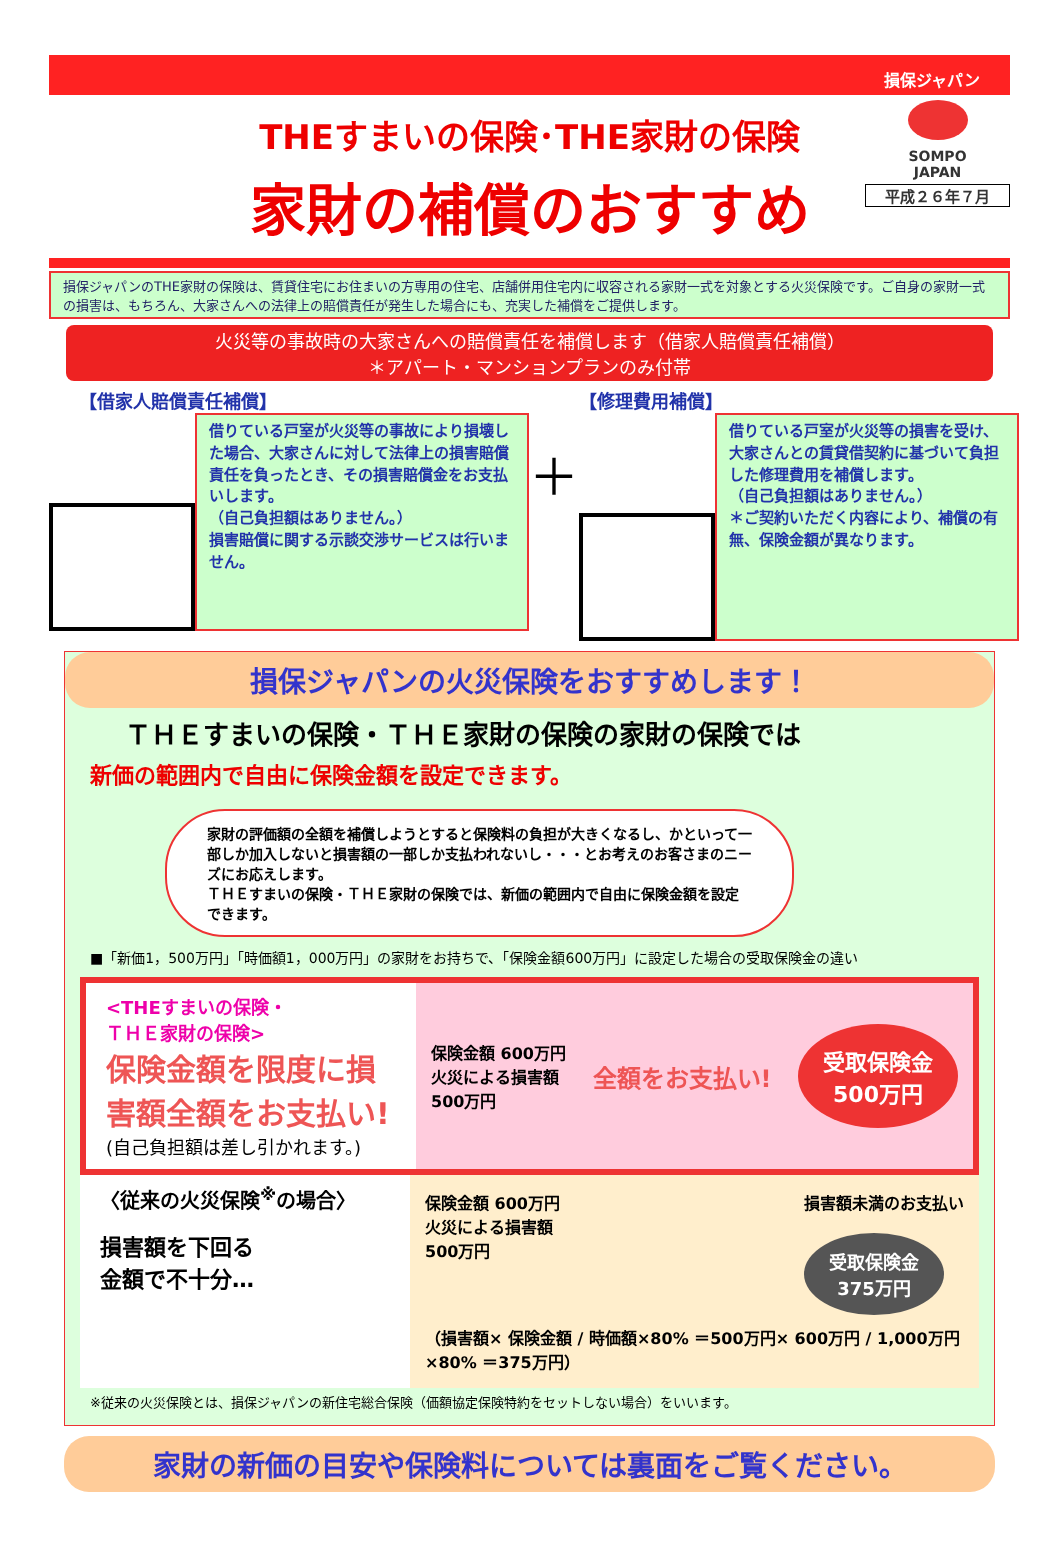損保ジャパン
SOMPO
JAPAN
平成２６年７月
THEすまいの保険･THE家財の保険
家財の補償のおすすめ
損保ジャパンのTHE家財の保険は、賃貸住宅にお住まいの方専用の住宅、店舗併用住宅内に収容される家財一式を対象とする火災保険です。ご自身の家財一式の損害は、もちろん、大家さんへの法律上の賠償責任が発生した場合にも、充実した補償をご提供します。
火災等の事故時の大家さんへの賠償責任を補償します（借家人賠償責任補償）
＊アパート・マンションプランのみ付帯
【借家人賠償責任補償】
借りている戸室が火災等の事故により損壊した場合、大家さんに対して法律上の損害賠償責任を負ったとき、その損害賠償金をお支払いします。
（自己負担額はありません。）
損害賠償に関する示談交渉サービスは行いません。
＋
【修理費用補償】
借りている戸室が火災等の損害を受け、大家さんとの賃貸借契約に基づいて負担した修理費用を補償します。
（自己負担額はありません。）
＊ご契約いただく内容により、補償の有無、保険金額が異なります。
損保ジャパンの火災保険をおすすめします！
ＴＨＥすまいの保険・ＴＨＥ家財の保険の家財の保険では
新価の範囲内で自由に保険金額を設定できます。
家財の評価額の全額を補償しようとすると保険料の負担が大きくなるし、かといって一部しか加入しないと損害額の一部しか支払われないし・・・とお考えのお客さまのニーズにお応えします。
ＴＨＥすまいの保険・ＴＨＥ家財の保険では、新価の範囲内で自由に保険金額を設定できます。
■「新価1，500万円」「時価額1，000万円」の家財をお持ちで、「保険金額600万円」に設定した場合の受取保険金の違い
<THEすまいの保険・
ＴＨＥ家財の保険>
保険金額を限度に損害額全額をお支払い!
(自己負担額は差し引かれます。)
保険金額 600万円
火災による損害額
500万円
全額をお支払い!
受取保険金
500万円
〈従来の火災保険<sup>※</sup>の場合〉
損害額を下回る
金額で不十分…
保険金額 600万円
火災による損害額
500万円
損害額未満のお支払い
受取保険金
375万円
（損害額× 保険金額 / 時価額×80% ＝500万円× 600万円 / 1,000万円×80% ＝375万円）
※従来の火災保険とは、損保ジャパンの新住宅総合保険（価額協定保険特約をセットしない場合）をいいます。
家財の新価の目安や保険料については裏面をご覧ください。